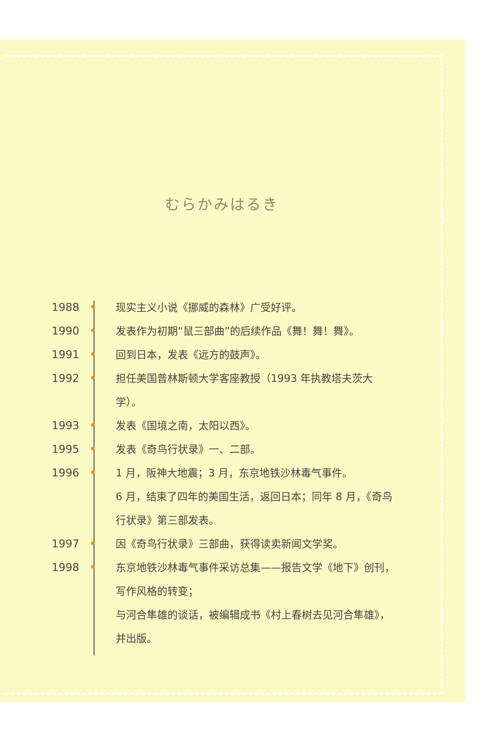むらかみはるき
1988 现实主义小说《挪威的森林》广受好评。
1990 发表作为初期“鼠三部曲”的后续作品《舞！舞！舞》。
1991 回到日本，发表《远方的鼓声》。
1992 担任美国普林斯顿大学客座教授（1993 年执教塔夫茨大学）。
1993 发表《国境之南，太阳以西》。
1995 发表《奇鸟行状录》一、二部。
1996 1 月，阪神大地震；3 月，东京地铁沙林毒气事件。
6 月，结束了四年的美国生活，返回日本；同年 8 月，《奇鸟行状录》第三部发表。
1997 因《奇鸟行状录》三部曲，获得读卖新闻文学奖。
1998 东京地铁沙林毒气事件采访总集——报告文学《地下》创刊，写作风格的转变；
与河合隼雄的谈话，被编辑成书《村上春树去见河合隼雄》，并出版。